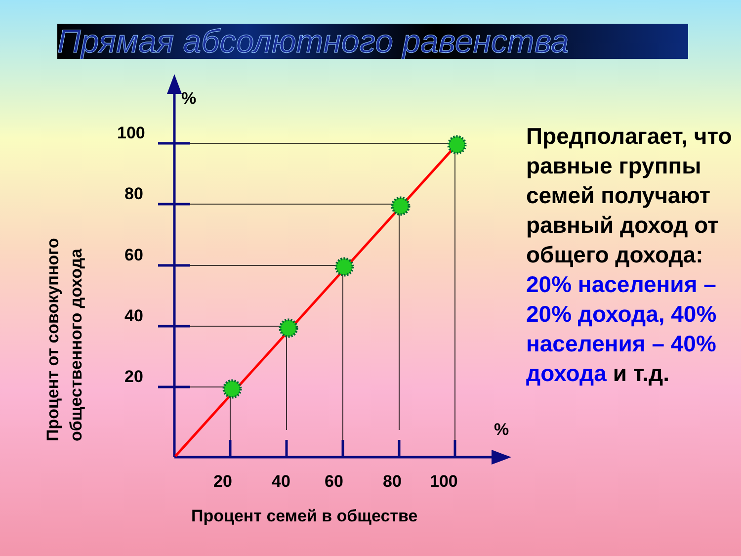Прямая абсолютного равенства
%
%
100
80
60
40
20
20
40
60
80
100
Процент семей в обществе
Процент от совокупного
общественного дохода
Предполагает, что равные группы семей получают равный доход от общего дохода: 20% населения – 20% дохода, 40% населения – 40% дохода и т.д.